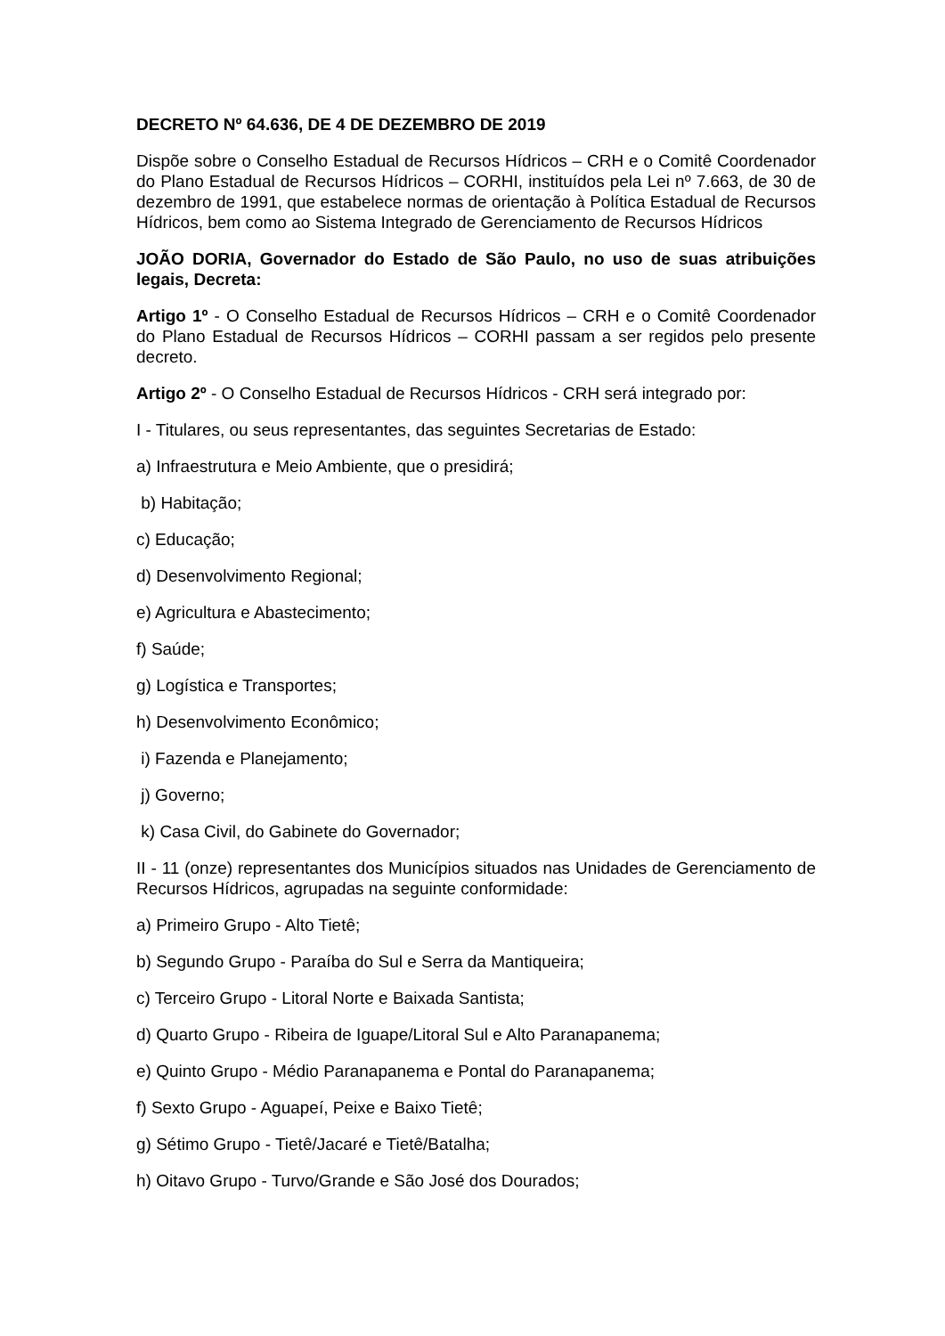DECRETO Nº 64.636, DE 4 DE DEZEMBRO DE 2019
Dispõe sobre o Conselho Estadual de Recursos Hídricos – CRH e o Comitê Coordenador do Plano Estadual de Recursos Hídricos – CORHI, instituídos pela Lei nº 7.663, de 30 de dezembro de 1991, que estabelece normas de orientação à Política Estadual de Recursos Hídricos, bem como ao Sistema Integrado de Gerenciamento de Recursos Hídricos
JOÃO DORIA, Governador do Estado de São Paulo, no uso de suas atribuições legais, Decreta:
Artigo 1º - O Conselho Estadual de Recursos Hídricos – CRH e o Comitê Coordenador do Plano Estadual de Recursos Hídricos – CORHI passam a ser regidos pelo presente decreto.
Artigo 2º - O Conselho Estadual de Recursos Hídricos - CRH será integrado por:
I - Titulares, ou seus representantes, das seguintes Secretarias de Estado:
a) Infraestrutura e Meio Ambiente, que o presidirá;
b) Habitação;
c) Educação;
d) Desenvolvimento Regional;
e) Agricultura e Abastecimento;
f) Saúde;
g) Logística e Transportes;
h) Desenvolvimento Econômico;
i) Fazenda e Planejamento;
j) Governo;
k) Casa Civil, do Gabinete do Governador;
II - 11 (onze) representantes dos Municípios situados nas Unidades de Gerenciamento de Recursos Hídricos, agrupadas na seguinte conformidade:
a) Primeiro Grupo - Alto Tietê;
b) Segundo Grupo - Paraíba do Sul e Serra da Mantiqueira;
c) Terceiro Grupo - Litoral Norte e Baixada Santista;
d) Quarto Grupo - Ribeira de Iguape/Litoral Sul e Alto Paranapanema;
e) Quinto Grupo - Médio Paranapanema e Pontal do Paranapanema;
f) Sexto Grupo - Aguapeí, Peixe e Baixo Tietê;
g) Sétimo Grupo - Tietê/Jacaré e Tietê/Batalha;
h) Oitavo Grupo - Turvo/Grande e São José dos Dourados;